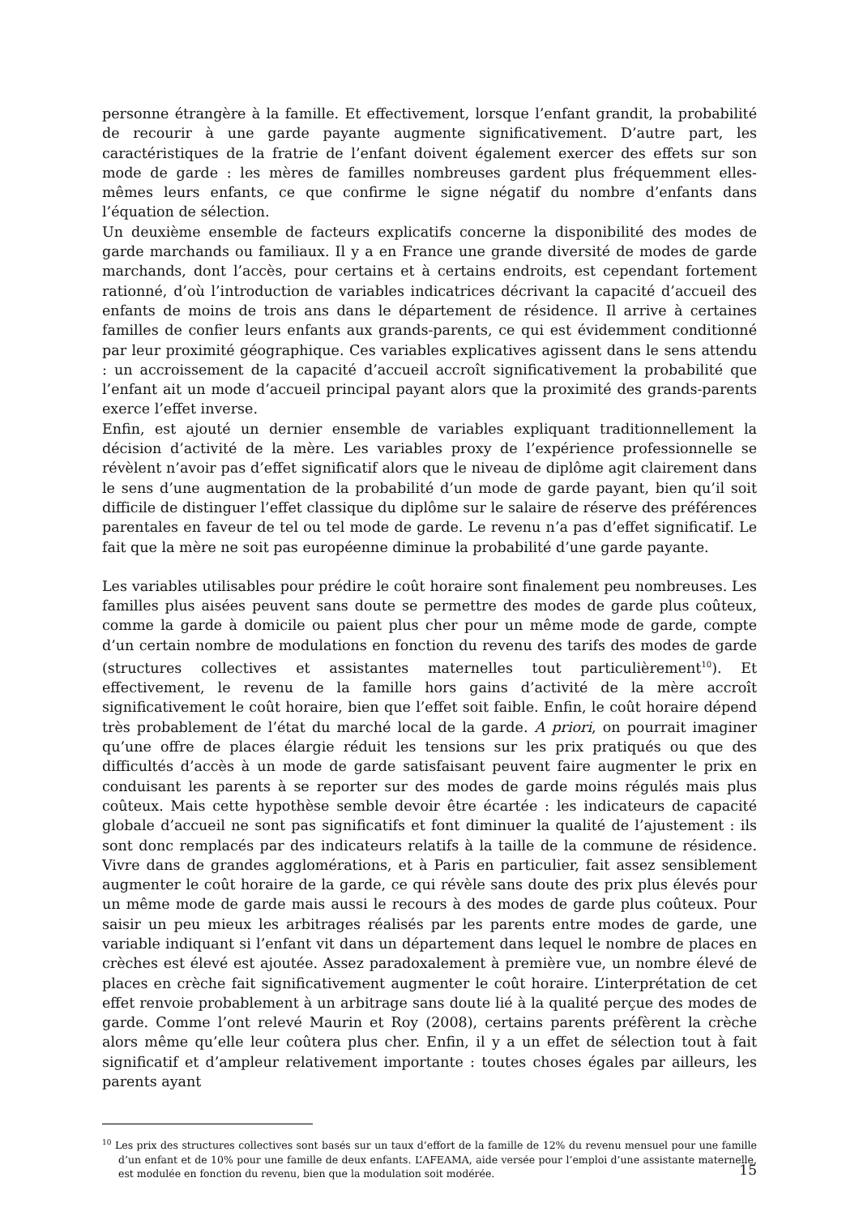personne étrangère à la famille. Et effectivement, lorsque l’enfant grandit, la probabilité de recourir à une garde payante augmente significativement. D’autre part, les caractéristiques de la fratrie de l’enfant doivent également exercer des effets sur son mode de garde : les mères de familles nombreuses gardent plus fréquemment elles-mêmes leurs enfants, ce que confirme le signe négatif du nombre d’enfants dans l’équation de sélection.
Un deuxième ensemble de facteurs explicatifs concerne la disponibilité des modes de garde marchands ou familiaux. Il y a en France une grande diversité de modes de garde marchands, dont l’accès, pour certains et à certains endroits, est cependant fortement rationné, d’où l’introduction de variables indicatrices décrivant la capacité d’accueil des enfants de moins de trois ans dans le département de résidence. Il arrive à certaines familles de confier leurs enfants aux grands-parents, ce qui est évidemment conditionné par leur proximité géographique. Ces variables explicatives agissent dans le sens attendu : un accroissement de la capacité d’accueil accroît significativement la probabilité que l’enfant ait un mode d’accueil principal payant alors que la proximité des grands-parents exerce l’effet inverse.
Enfin, est ajouté un dernier ensemble de variables expliquant traditionnellement la décision d’activité de la mère. Les variables proxy de l’expérience professionnelle se révèlent n’avoir pas d’effet significatif alors que le niveau de diplôme agit clairement dans le sens d’une augmentation de la probabilité d’un mode de garde payant, bien qu’il soit difficile de distinguer l’effet classique du diplôme sur le salaire de réserve des préférences parentales en faveur de tel ou tel mode de garde. Le revenu n’a pas d’effet significatif. Le fait que la mère ne soit pas européenne diminue la probabilité d’une garde payante.
Les variables utilisables pour prédire le coût horaire sont finalement peu nombreuses. Les familles plus aisées peuvent sans doute se permettre des modes de garde plus coûteux, comme la garde à domicile ou paient plus cher pour un même mode de garde, compte d’un certain nombre de modulations en fonction du revenu des tarifs des modes de garde (structures collectives et assistantes maternelles tout particulièrement<sup>10</sup>). Et effectivement, le revenu de la famille hors gains d’activité de la mère accroît significativement le coût horaire, bien que l’effet soit faible. Enfin, le coût horaire dépend très probablement de l’état du marché local de la garde. A priori, on pourrait imaginer qu’une offre de places élargie réduit les tensions sur les prix pratiqués ou que des difficultés d’accès à un mode de garde satisfaisant peuvent faire augmenter le prix en conduisant les parents à se reporter sur des modes de garde moins régulés mais plus coûteux. Mais cette hypothèse semble devoir être écartée : les indicateurs de capacité globale d’accueil ne sont pas significatifs et font diminuer la qualité de l’ajustement : ils sont donc remplacés par des indicateurs relatifs à la taille de la commune de résidence. Vivre dans de grandes agglomérations, et à Paris en particulier, fait assez sensiblement augmenter le coût horaire de la garde, ce qui révèle sans doute des prix plus élevés pour un même mode de garde mais aussi le recours à des modes de garde plus coûteux. Pour saisir un peu mieux les arbitrages réalisés par les parents entre modes de garde, une variable indiquant si l’enfant vit dans un département dans lequel le nombre de places en crèches est élevé est ajoutée. Assez paradoxalement à première vue, un nombre élevé de places en crèche fait significativement augmenter le coût horaire. L’interprétation de cet effet renvoie probablement à un arbitrage sans doute lié à la qualité perçue des modes de garde. Comme l’ont relevé Maurin et Roy (2008), certains parents préfèrent la crèche alors même qu’elle leur coûtera plus cher. Enfin, il y a un effet de sélection tout à fait significatif et d’ampleur relativement importante : toutes choses égales par ailleurs, les parents ayant
<sup>10</sup> Les prix des structures collectives sont basés sur un taux d’effort de la famille de 12% du revenu mensuel pour une famille d’un enfant et de 10% pour une famille de deux enfants. L’AFEAMA, aide versée pour l’emploi d’une assistante maternelle, est modulée en fonction du revenu, bien que la modulation soit modérée.
15